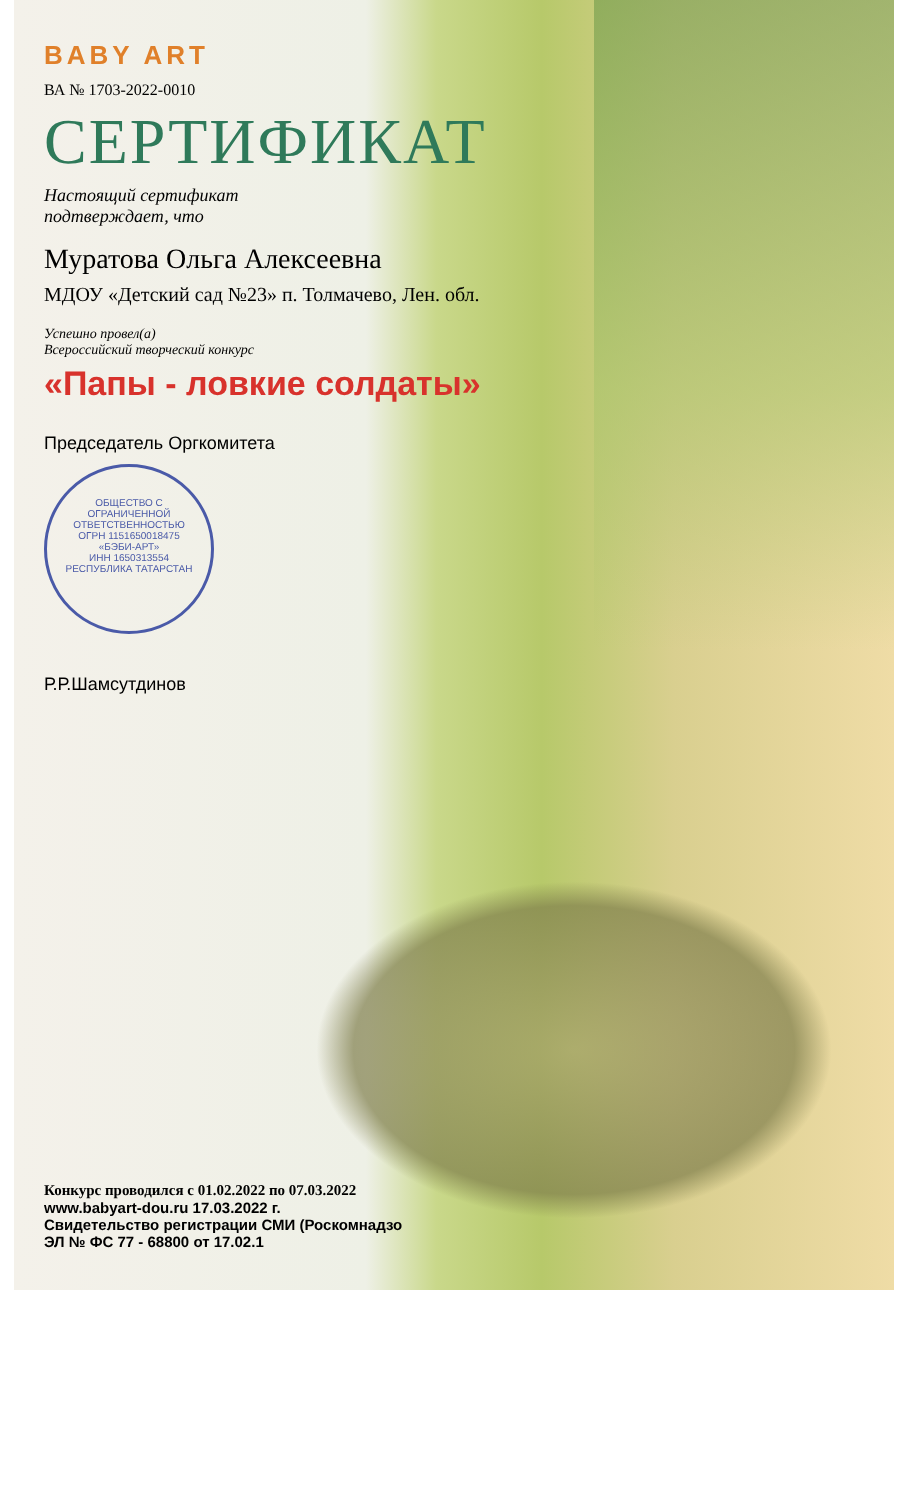BABY ART
ВА № 1703-2022-0010
СЕРТИФИКАТ
Настоящий сертификат
подтверждает, что
Муратова Ольга Алексеевна
МДОУ «Детский сад №23» п. Толмачево, Лен. обл.
Успешно провел(а)
Всероссийский творческий конкурс
«Папы - ловкие солдаты»
Председатель Оргкомитета
ОБЩЕСТВО С ОГРАНИЧЕННОЙ ОТВЕТСТВЕННОСТЬЮ
ОГРН 1151650018475
«БЭБИ-АРТ»
ИНН 1650313554
РЕСПУБЛИКА ТАТАРСТАН
Р.Р.Шамсутдинов
Конкурс проводился с 01.02.2022 по 07.03.2022
www.babyart-dou.ru 17.03.2022 г.
Свидетельство регистрации СМИ (Роскомнадзо
ЭЛ № ФС 77 - 68800 от 17.02.1